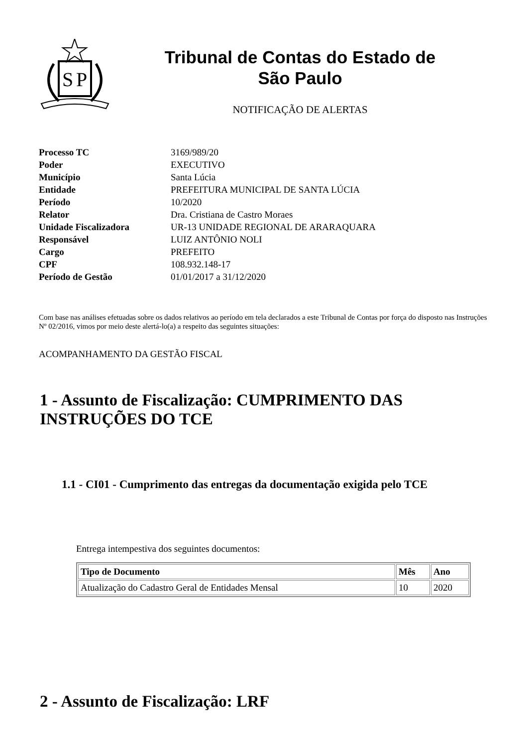S
P
Tribunal de Contas do Estado de
São Paulo
NOTIFICAÇÃO DE ALERTAS
| Processo TC | 3169/989/20 |
| Poder | EXECUTIVO |
| Município | Santa Lúcia |
| Entidade | PREFEITURA MUNICIPAL DE SANTA LÚCIA |
| Período | 10/2020 |
| Relator | Dra. Cristiana de Castro Moraes |
| Unidade Fiscalizadora | UR-13 UNIDADE REGIONAL DE ARARAQUARA |
| Responsável | LUIZ ANTÔNIO NOLI |
| Cargo | PREFEITO |
| CPF | 108.932.148-17 |
| Período de Gestão | 01/01/2017 a 31/12/2020 |
Com base nas análises efetuadas sobre os dados relativos ao período em tela declarados a este Tribunal de Contas por força do disposto nas Instruções Nº 02/2016, vimos por meio deste alertá-lo(a) a respeito das seguintes situações:
ACOMPANHAMENTO DA GESTÃO FISCAL
1 - Assunto de Fiscalização: CUMPRIMENTO DAS INSTRUÇÕES DO TCE
1.1 - CI01 - Cumprimento das entregas da documentação exigida pelo TCE
Entrega intempestiva dos seguintes documentos:
| Tipo de Documento | Mês | Ano |
| --- | --- | --- |
| Atualização do Cadastro Geral de Entidades Mensal | 10 | 2020 |
2 - Assunto de Fiscalização: LRF